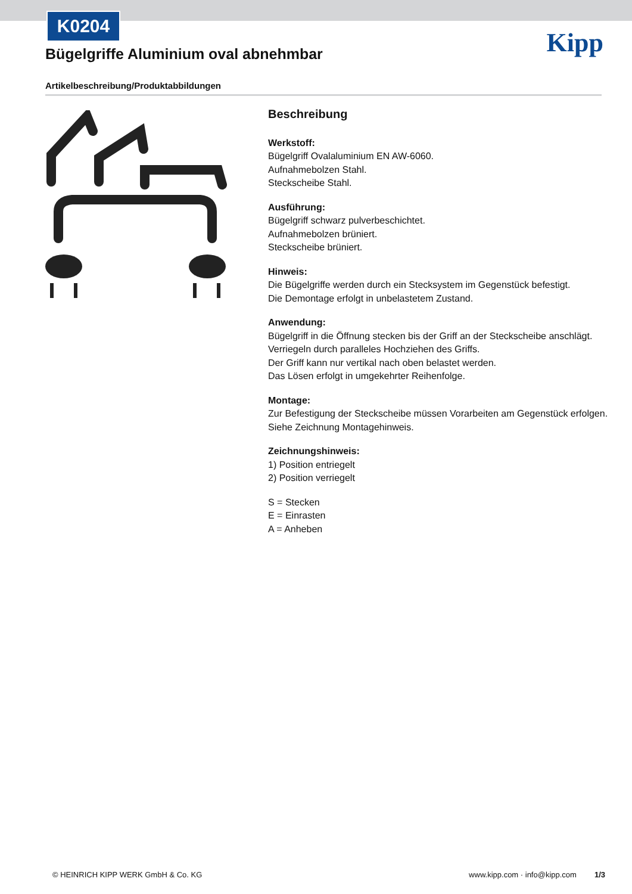K0204
Bügelgriffe Aluminium oval abnehmbar
Kipp
Artikelbeschreibung/Produktabbildungen
Beschreibung
Werkstoff:
Bügelgriff Ovalaluminium EN AW-6060.
Aufnahmebolzen Stahl.
Steckscheibe Stahl.
Ausführung:
Bügelgriff schwarz pulverbeschichtet.
Aufnahmebolzen brüniert.
Steckscheibe brüniert.
Hinweis:
Die Bügelgriffe werden durch ein Stecksystem im Gegenstück befestigt.
Die Demontage erfolgt in unbelastetem Zustand.
Anwendung:
Bügelgriff in die Öffnung stecken bis der Griff an der Steckscheibe anschlägt.
Verriegeln durch paralleles Hochziehen des Griffs.
Der Griff kann nur vertikal nach oben belastet werden.
Das Lösen erfolgt in umgekehrter Reihenfolge.
Montage:
Zur Befestigung der Steckscheibe müssen Vorarbeiten am Gegenstück erfolgen.
Siehe Zeichnung Montagehinweis.
Zeichnungshinweis:
1) Position entriegelt
2) Position verriegelt
S = Stecken
E = Einrasten
A = Anheben
© HEINRICH KIPP WERK GmbH & Co. KG www.kipp.com · info@kipp.com 1/3